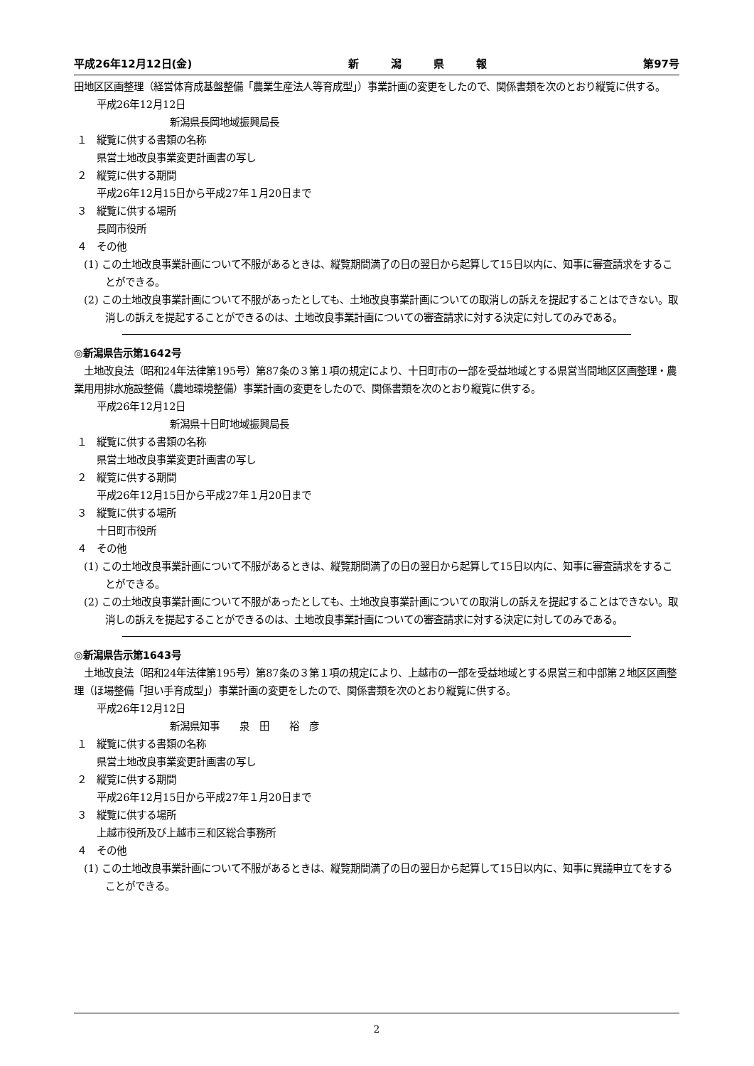平成26年12月12日(金) 新　　　潟　　　県　　　報 第97号
田地区区画整理（経営体育成基盤整備「農業生産法人等育成型」）事業計画の変更をしたので、関係書類を次のとおり縦覧に供する。
平成26年12月12日
新潟県長岡地域振興局長
１　縦覧に供する書類の名称
県営土地改良事業変更計画書の写し
２　縦覧に供する期間
平成26年12月15日から平成27年１月20日まで
３　縦覧に供する場所
長岡市役所
４　その他
(1) この土地改良事業計画について不服があるときは、縦覧期間満了の日の翌日から起算して15日以内に、知事に審査請求をすることができる。
(2) この土地改良事業計画について不服があったとしても、土地改良事業計画についての取消しの訴えを提起することはできない。取消しの訴えを提起することができるのは、土地改良事業計画についての審査請求に対する決定に対してのみである。
◎新潟県告示第1642号
　土地改良法（昭和24年法律第195号）第87条の３第１項の規定により、十日町市の一部を受益地域とする県営当間地区区画整理・農業用用排水施設整備（農地環境整備）事業計画の変更をしたので、関係書類を次のとおり縦覧に供する。
平成26年12月12日
新潟県十日町地域振興局長
１　縦覧に供する書類の名称
県営土地改良事業変更計画書の写し
２　縦覧に供する期間
平成26年12月15日から平成27年１月20日まで
３　縦覧に供する場所
十日町市役所
４　その他
(1) この土地改良事業計画について不服があるときは、縦覧期間満了の日の翌日から起算して15日以内に、知事に審査請求をすることができる。
(2) この土地改良事業計画について不服があったとしても、土地改良事業計画についての取消しの訴えを提起することはできない。取消しの訴えを提起することができるのは、土地改良事業計画についての審査請求に対する決定に対してのみである。
◎新潟県告示第1643号
　土地改良法（昭和24年法律第195号）第87条の３第１項の規定により、上越市の一部を受益地域とする県営三和中部第２地区区画整理（ほ場整備「担い手育成型」）事業計画の変更をしたので、関係書類を次のとおり縦覧に供する。
平成26年12月12日
新潟県知事　　泉　田　　裕　彦
１　縦覧に供する書類の名称
県営土地改良事業変更計画書の写し
２　縦覧に供する期間
平成26年12月15日から平成27年１月20日まで
３　縦覧に供する場所
上越市役所及び上越市三和区総合事務所
４　その他
(1) この土地改良事業計画について不服があるときは、縦覧期間満了の日の翌日から起算して15日以内に、知事に異議申立てをすることができる。
2